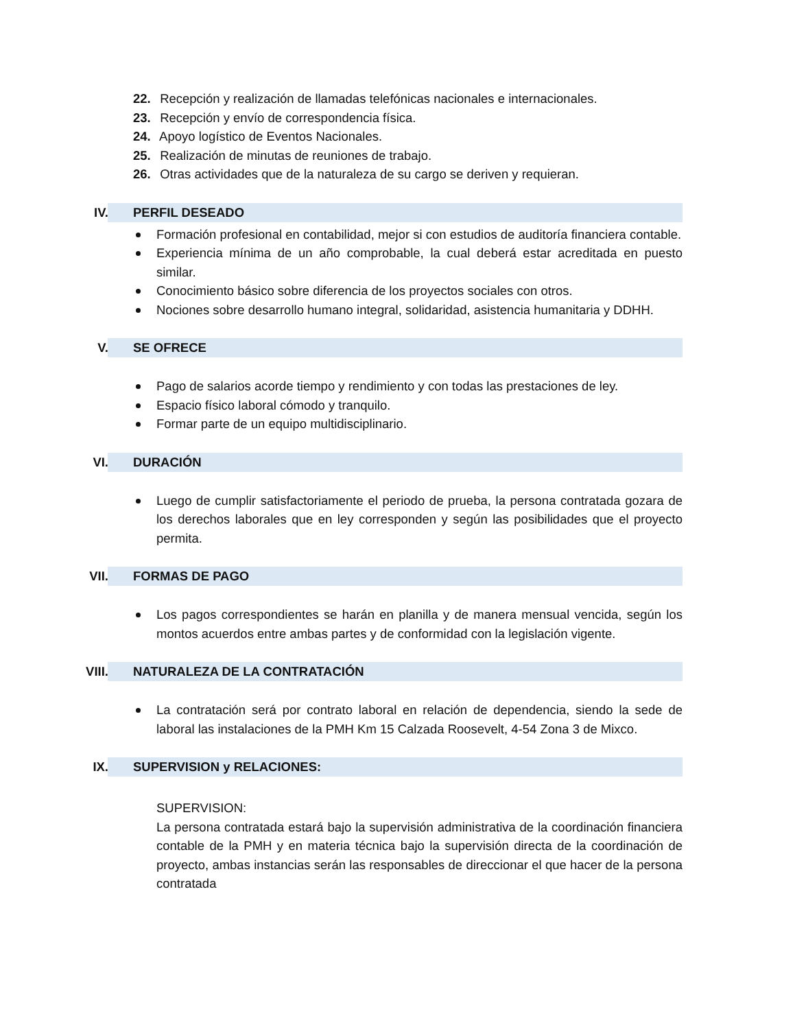22. Recepción y realización de llamadas telefónicas nacionales e internacionales.
23. Recepción y envío de correspondencia física.
24. Apoyo logístico de Eventos Nacionales.
25. Realización de minutas de reuniones de trabajo.
26. Otras actividades que de la naturaleza de su cargo se deriven y requieran.
IV. PERFIL DESEADO
Formación profesional en contabilidad, mejor si con estudios de auditoría financiera contable.
Experiencia mínima de un año comprobable, la cual deberá estar acreditada en puesto similar.
Conocimiento básico sobre diferencia de los proyectos sociales con otros.
Nociones sobre desarrollo humano integral, solidaridad, asistencia humanitaria y DDHH.
V. SE OFRECE
Pago de salarios acorde tiempo y rendimiento y con todas las prestaciones de ley.
Espacio físico laboral cómodo y tranquilo.
Formar parte de un equipo multidisciplinario.
VI. DURACIÓN
Luego de cumplir satisfactoriamente el periodo de prueba, la persona contratada gozara de los derechos laborales que en ley corresponden y según las posibilidades que el proyecto permita.
VII. FORMAS DE PAGO
Los pagos correspondientes se harán en planilla y de manera mensual vencida, según los montos acuerdos entre ambas partes y de conformidad con la legislación vigente.
VIII. NATURALEZA DE LA CONTRATACIÓN
La contratación será por contrato laboral en relación de dependencia, siendo la sede de laboral las instalaciones de la PMH Km 15 Calzada Roosevelt, 4-54 Zona 3 de Mixco.
IX. SUPERVISION y RELACIONES:
SUPERVISION:
La persona contratada estará bajo la supervisión administrativa de la coordinación financiera contable de la PMH y en materia técnica bajo la supervisión directa de la coordinación de proyecto, ambas instancias serán las responsables de direccionar el que hacer de la persona contratada